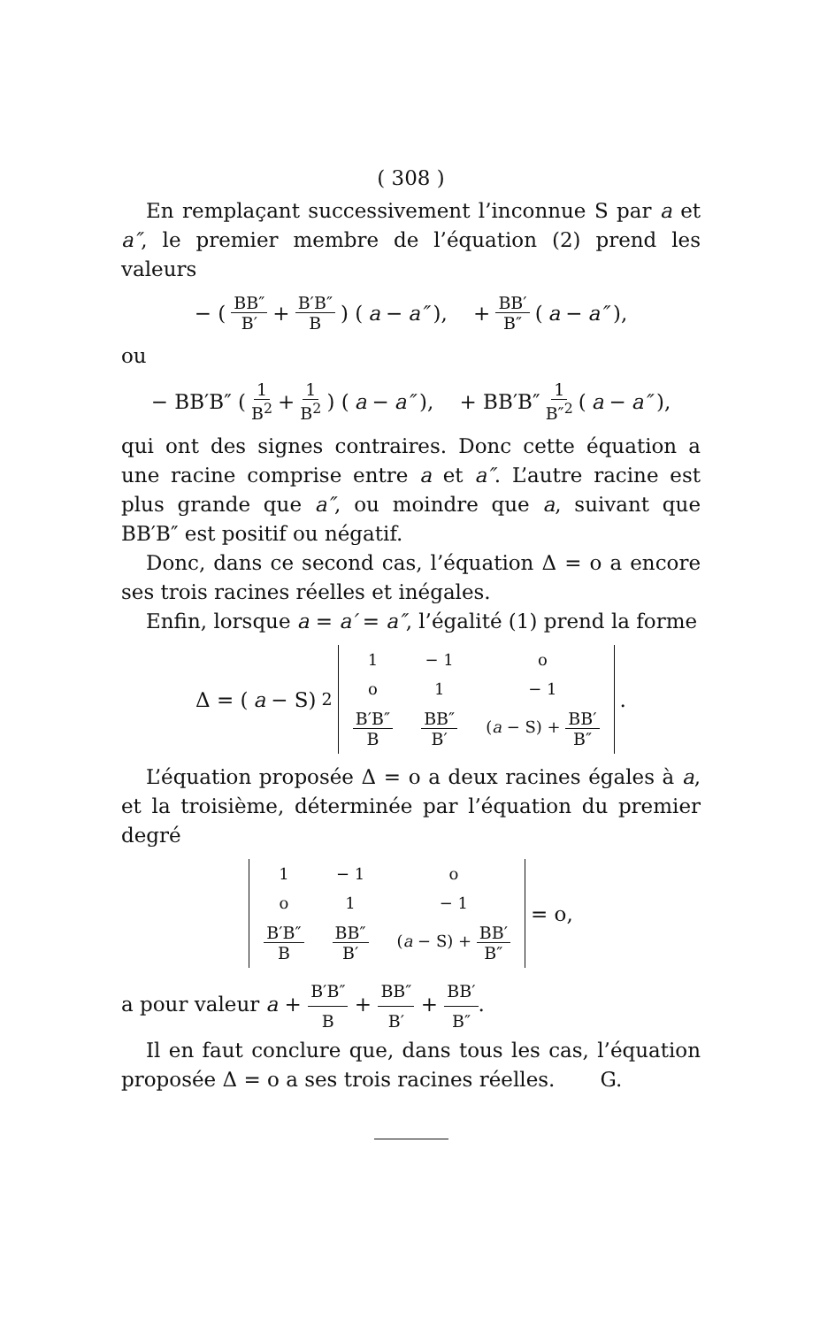( 308 )
En remplaçant successivement l’inconnue S par a et a″, le premier membre de l’équation (2) prend les valeurs
− ( BB″ B′ + B′B″ B ) (a − a″), + BB′ B″ (a − a″),
ou
− BB′B″ ( 1 B<sup>2</sup> + 1 B<sup>2</sup> ) (a − a″), + BB′B″ 1 B″<sup>2</sup> (a − a″),
qui ont des signes contraires. Donc cette équation a une racine comprise entre a et a″. L’autre racine est plus grande que a″, ou moindre que a, suivant que BB′B″ est positif ou négatif.
Donc, dans ce second cas, l’équation Δ = o a encore ses trois racines réelles et inégales.
Enfin, lorsque a = a′ = a″, l’égalité (1) prend la forme
Δ = (a − S)<sup>2</sup>
| 1 | − 1 | o |
| o | 1 | − 1 |
| B′B″ B | BB″ B′ | ( a − S) + BB′ B″ |
.
L’équation proposée Δ = o a deux racines égales à a, et la troisième, déterminée par l’équation du premier degré
| 1 | − 1 | o |
| o | 1 | − 1 |
| B′B″ B | BB″ B′ | ( a − S) + BB′ B″ |
= o,
a pour valeur a + B′B″ B + BB″ B′ + BB′ B″.
Il en faut conclure que, dans tous les cas, l’équation proposée Δ = o a ses trois racines réelles. G.